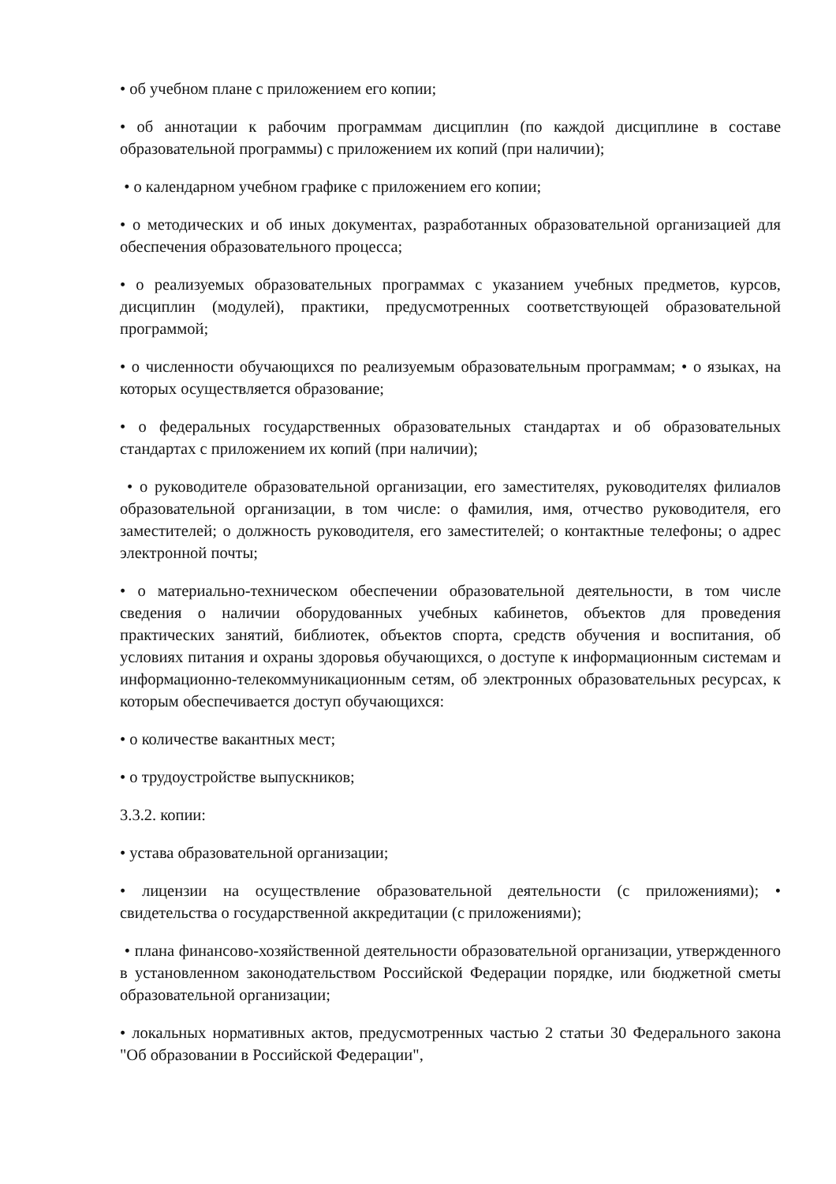• об учебном плане с приложением его копии;
• об аннотации к рабочим программам дисциплин (по каждой дисциплине в составе образовательной программы) с приложением их копий (при наличии);
• о календарном учебном графике с приложением его копии;
• о методических и об иных документах, разработанных образовательной организацией для обеспечения образовательного процесса;
• о реализуемых образовательных программах с указанием учебных предметов, курсов, дисциплин (модулей), практики, предусмотренных соответствующей образовательной программой;
• о численности обучающихся по реализуемым образовательным программам; • о языках, на которых осуществляется образование;
• о федеральных государственных образовательных стандартах и об образовательных стандартах с приложением их копий (при наличии);
• о руководителе образовательной организации, его заместителях, руководителях филиалов образовательной организации, в том числе: о фамилия, имя, отчество руководителя, его заместителей; о должность руководителя, его заместителей; о контактные телефоны; о адрес электронной почты;
• о материально-техническом обеспечении образовательной деятельности, в том числе сведения о наличии оборудованных учебных кабинетов, объектов для проведения практических занятий, библиотек, объектов спорта, средств обучения и воспитания, об условиях питания и охраны здоровья обучающихся, о доступе к информационным системам и информационно-телекоммуникационным сетям, об электронных образовательных ресурсах, к которым обеспечивается доступ обучающихся:
• о количестве вакантных мест;
• о трудоустройстве выпускников;
3.3.2. копии:
• устава образовательной организации;
• лицензии на осуществление образовательной деятельности (с приложениями); • свидетельства о государственной аккредитации (с приложениями);
• плана финансово-хозяйственной деятельности образовательной организации, утвержденного в установленном законодательством Российской Федерации порядке, или бюджетной сметы образовательной организации;
• локальных нормативных актов, предусмотренных частью 2 статьи 30 Федерального закона "Об образовании в Российской Федерации",